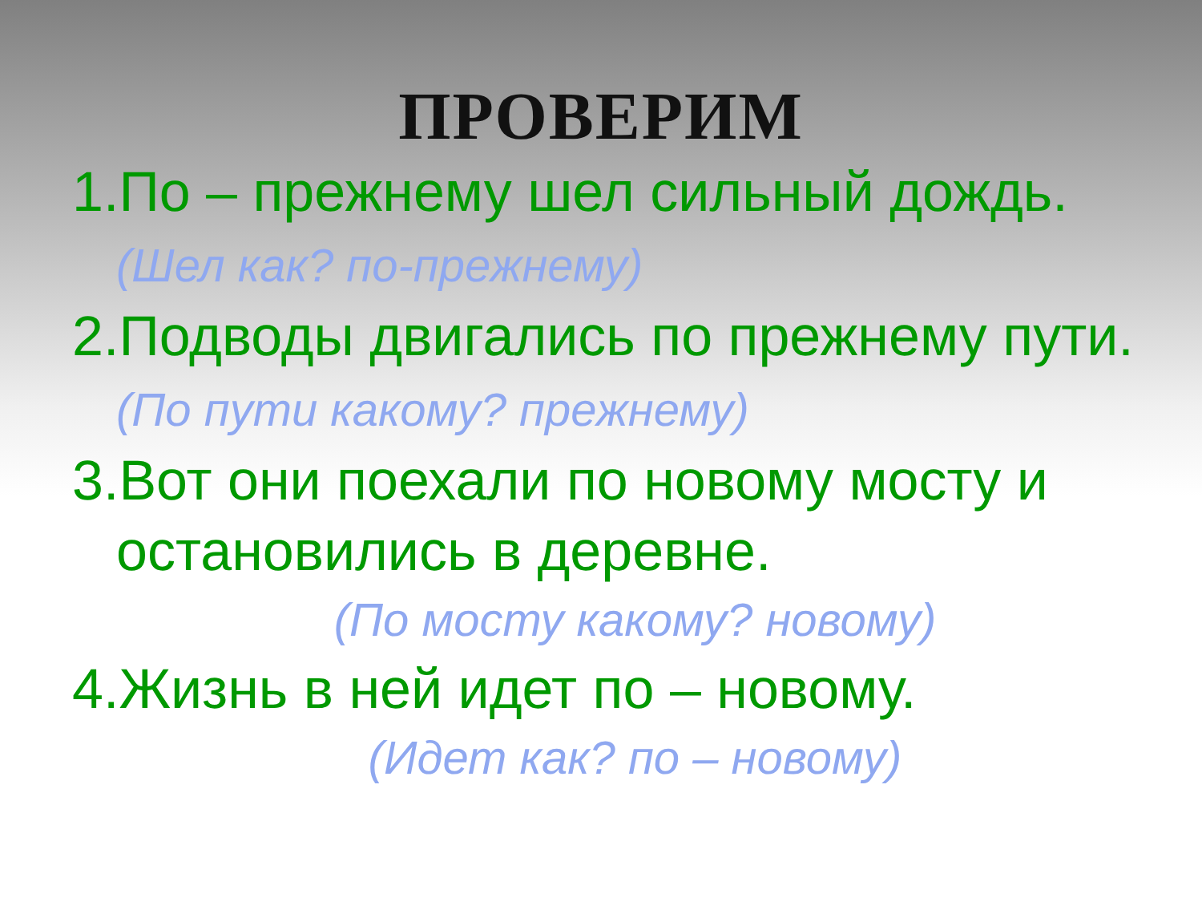ПРОВЕРИМ
1.По – прежнему шел сильный дождь. (Шел как? по-прежнему)
2.Подводы двигались по прежнему пути. (По пути какому? прежнему)
3.Вот они поехали по новому мосту и остановились в деревне.
(По мосту какому? новому)
4.Жизнь в ней идет по – новому.
(Идет как? по – новому)